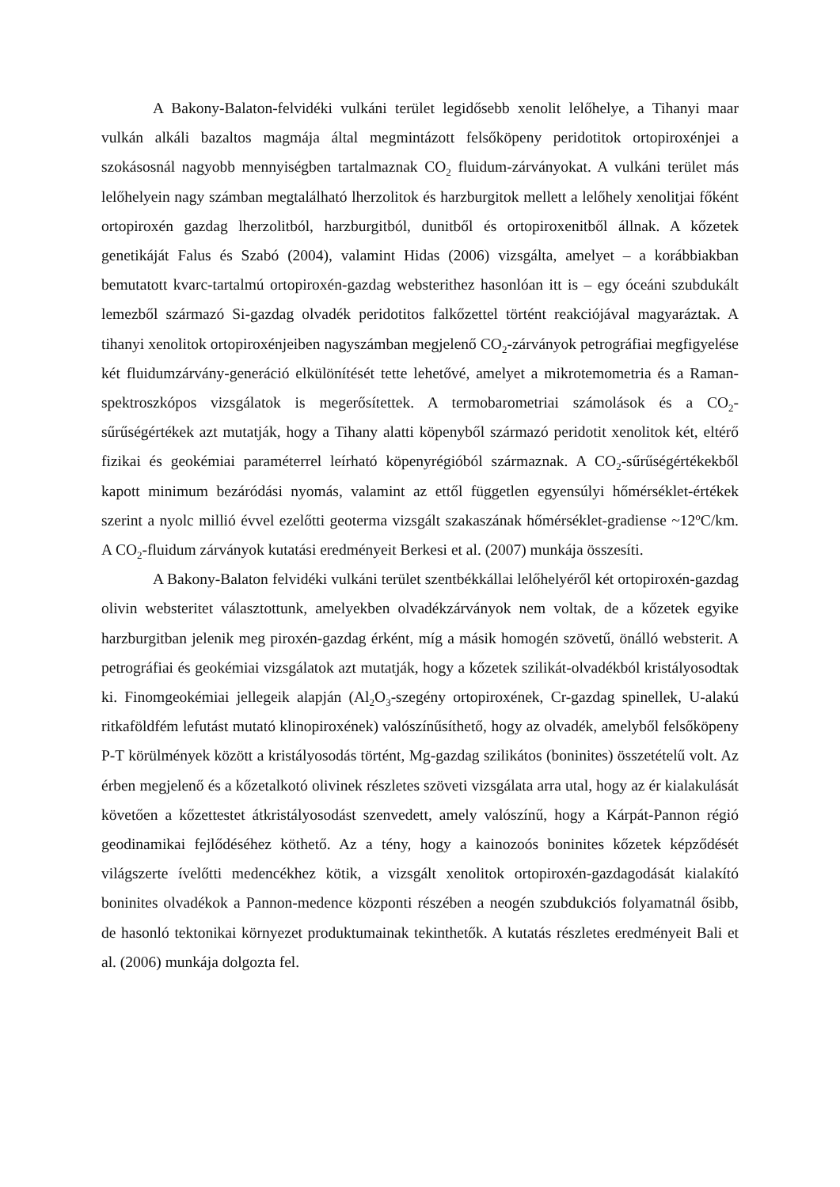A Bakony-Balaton-felvidéki vulkáni terület legidősebb xenolit lelőhelye, a Tihanyi maar vulkán alkáli bazaltos magmája által megmintázott felsőköpeny peridotitok ortopiroxénjei a szokásosnál nagyobb mennyiségben tartalmaznak CO<sub>2</sub> fluidum-zárványokat. A vulkáni terület más lelőhelyein nagy számban megtalálható lherzolitok és harzburgitok mellett a lelőhely xenolitjai főként ortopiroxén gazdag lherzolitból, harzburgitból, dunitből és ortopiroxenitből állnak. A kőzetek genetikáját Falus és Szabó (2004), valamint Hidas (2006) vizsgálta, amelyet – a korábbiakban bemutatott kvarc-tartalmú ortopiroxén-gazdag websterithez hasonlóan itt is – egy óceáni szubdukált lemezből származó Si-gazdag olvadék peridotitos falkőzettel történt reakciójával magyaráztak. A tihanyi xenolitok ortopiroxénjeiben nagyszámban megjelenő CO<sub>2</sub>-zárványok petrográfiai megfigyelése két fluidumzárvány-generáció elkülönítését tette lehetővé, amelyet a mikrotemometria és a Raman-spektroszkópos vizsgálatok is megerősítettek. A termobarometriai számolások és a CO<sub>2</sub>-sűrűségértékek azt mutatják, hogy a Tihany alatti köpenyből származó peridotit xenolitok két, eltérő fizikai és geokémiai paraméterrel leírható köpenyrégióból származnak. A CO<sub>2</sub>-sűrűségértékekből kapott minimum bezáródási nyomás, valamint az ettől független egyensúlyi hőmérséklet-értékek szerint a nyolc millió évvel ezelőtti geoterma vizsgált szakaszának hőmérséklet-gradiense ~12<sup>o</sup>C/km. A CO<sub>2</sub>-fluidum zárványok kutatási eredményeit Berkesi et al. (2007) munkája összesíti.
A Bakony-Balaton felvidéki vulkáni terület szentbékkállai lelőhelyéről két ortopiroxén-gazdag olivin websteritet választottunk, amelyekben olvadékzárványok nem voltak, de a kőzetek egyike harzburgitban jelenik meg piroxén-gazdag érként, míg a másik homogén szövetű, önálló websterit. A petrográfiai és geokémiai vizsgálatok azt mutatják, hogy a kőzetek szilikát-olvadékból kristályosodtak ki. Finomgeokémiai jellegeik alapján (Al<sub>2</sub>O<sub>3</sub>-szegény ortopiroxének, Cr-gazdag spinellek, U-alakú ritkaföldfém lefutást mutató klinopiroxének) valószínűsíthető, hogy az olvadék, amelyből felsőköpeny P-T körülmények között a kristályosodás történt, Mg-gazdag szilikátos (boninites) összetételű volt. Az érben megjelenő és a kőzetalkotó olivinek részletes szöveti vizsgálata arra utal, hogy az ér kialakulását követően a kőzettestet átkristályosodást szenvedett, amely valószínű, hogy a Kárpát-Pannon régió geodinamikai fejlődéséhez köthető. Az a tény, hogy a kainozoós boninites kőzetek képződését világszerte ívelőtti medencékhez kötik, a vizsgált xenolitok ortopiroxén-gazdagodását kialakító boninites olvadékok a Pannon-medence központi részében a neogén szubdukciós folyamatnál ősibb, de hasonló tektonikai környezet produktumainak tekinthetők. A kutatás részletes eredményeit Bali et al. (2006) munkája dolgozta fel.